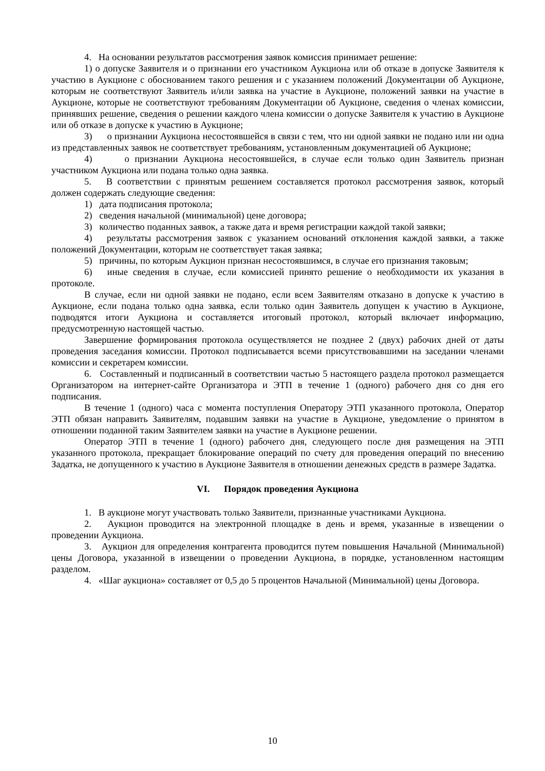4. На основании результатов рассмотрения заявок комиссия принимает решение:
1) о допуске Заявителя и о признании его участником Аукциона или об отказе в допуске Заявителя к участию в Аукционе с обоснованием такого решения и с указанием положений Документации об Аукционе, которым не соответствуют Заявитель и/или заявка на участие в Аукционе, положений заявки на участие в Аукционе, которые не соответствуют требованиям Документации об Аукционе, сведения о членах комиссии, принявших решение, сведения о решении каждого члена комиссии о допуске Заявителя к участию в Аукционе или об отказе в допуске к участию в Аукционе;
3) о признании Аукциона несостоявшейся в связи с тем, что ни одной заявки не подано или ни одна из представленных заявок не соответствует требованиям, установленным документацией об Аукционе;
4) о признании Аукциона несостоявшейся, в случае если только один Заявитель признан участником Аукциона или подана только одна заявка.
5. В соответствии с принятым решением составляется протокол рассмотрения заявок, который должен содержать следующие сведения:
1) дата подписания протокола;
2) сведения начальной (минимальной) цене договора;
3) количество поданных заявок, а также дата и время регистрации каждой такой заявки;
4) результаты рассмотрения заявок с указанием оснований отклонения каждой заявки, а также положений Документации, которым не соответствует такая заявка;
5) причины, по которым Аукцион признан несостоявшимся, в случае его признания таковым;
6) иные сведения в случае, если комиссией принято решение о необходимости их указания в протоколе.
В случае, если ни одной заявки не подано, если всем Заявителям отказано в допуске к участию в Аукционе, если подана только одна заявка, если только один Заявитель допущен к участию в Аукционе, подводятся итоги Аукциона и составляется итоговый протокол, который включает информацию, предусмотренную настоящей частью.
Завершение формирования протокола осуществляется не позднее 2 (двух) рабочих дней от даты проведения заседания комиссии. Протокол подписывается всеми присутствовавшими на заседании членами комиссии и секретарем комиссии.
6. Составленный и подписанный в соответствии частью 5 настоящего раздела протокол размещается Организатором на интернет-сайте Организатора и ЭТП в течение 1 (одного) рабочего дня со дня его подписания.
В течение 1 (одного) часа с момента поступления Оператору ЭТП указанного протокола, Оператор ЭТП обязан направить Заявителям, подавшим заявки на участие в Аукционе, уведомление о принятом в отношении поданной таким Заявителем заявки на участие в Аукционе решении.
Оператор ЭТП в течение 1 (одного) рабочего дня, следующего после дня размещения на ЭТП указанного протокола, прекращает блокирование операций по счету для проведения операций по внесению Задатка, не допущенного к участию в Аукционе Заявителя в отношении денежных средств в размере Задатка.
VI. Порядок проведения Аукциона
1. В аукционе могут участвовать только Заявители, признанные участниками Аукциона.
2. Аукцион проводится на электронной площадке в день и время, указанные в извещении о проведении Аукциона.
3. Аукцион для определения контрагента проводится путем повышения Начальной (Минимальной) цены Договора, указанной в извещении о проведении Аукциона, в порядке, установленном настоящим разделом.
4. «Шаг аукциона» составляет от 0,5 до 5 процентов Начальной (Минимальной) цены Договора.
10